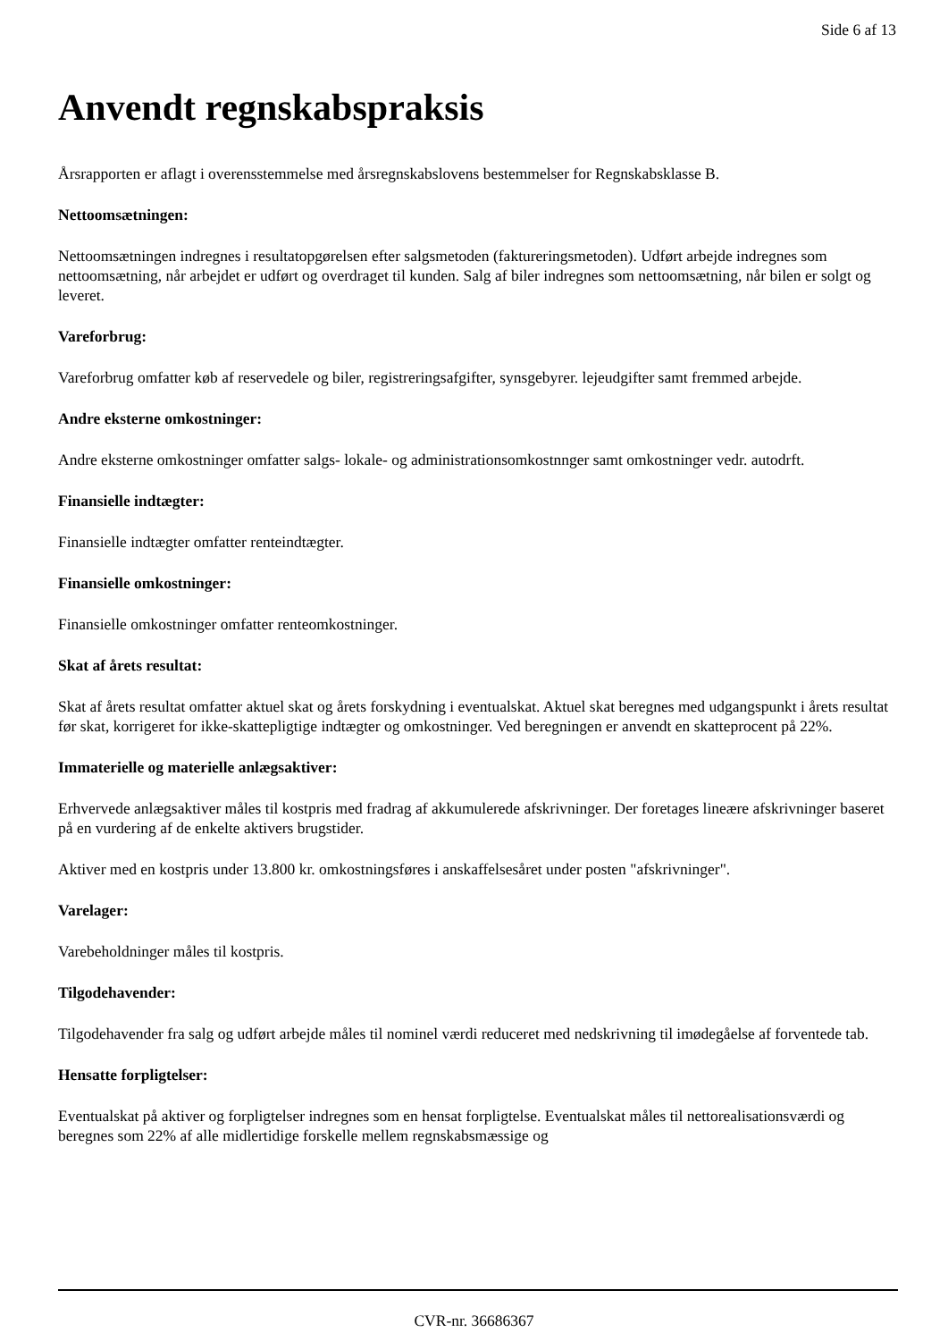Side 6 af 13
Anvendt regnskabspraksis
Årsrapporten er aflagt i overensstemmelse med årsregnskabslovens bestemmelser for Regnskabsklasse B.
Nettoomsætningen:
Nettoomsætningen indregnes i resultatopgørelsen efter salgsmetoden (faktureringsmetoden). Udført arbejde indregnes som nettoomsætning, når arbejdet er udført og overdraget til kunden. Salg af biler indregnes som nettoomsætning, når bilen er solgt og leveret.
Vareforbrug:
Vareforbrug omfatter køb af reservedele og biler, registreringsafgifter, synsgebyrer. lejeudgifter samt fremmed arbejde.
Andre eksterne omkostninger:
Andre eksterne omkostninger omfatter salgs- lokale- og administrationsomkostnnger samt omkostninger vedr. autodrft.
Finansielle indtægter:
Finansielle indtægter omfatter renteindtægter.
Finansielle omkostninger:
Finansielle omkostninger omfatter renteomkostninger.
Skat af årets resultat:
Skat af årets resultat omfatter aktuel skat og årets forskydning i eventualskat. Aktuel skat beregnes med udgangspunkt i årets resultat før skat, korrigeret for ikke-skattepligtige indtægter og omkostninger. Ved beregningen er anvendt en skatteprocent på 22%.
Immaterielle og materielle anlægsaktiver:
Erhvervede anlægsaktiver måles til kostpris med fradrag af akkumulerede afskrivninger. Der foretages lineære afskrivninger baseret på en vurdering af de enkelte aktivers brugstider.
Aktiver med en kostpris under 13.800 kr. omkostningsføres i anskaffelsesåret under posten "afskrivninger".
Varelager:
Varebeholdninger måles til kostpris.
Tilgodehavender:
Tilgodehavender fra salg og udført arbejde måles til nominel værdi reduceret med nedskrivning til imødegåelse af forventede tab.
Hensatte forpligtelser:
Eventualskat på aktiver og forpligtelser indregnes som en hensat forpligtelse. Eventualskat måles til nettorealisationsværdi og beregnes som 22% af alle midlertidige forskelle mellem regnskabsmæssige og
CVR-nr. 36686367